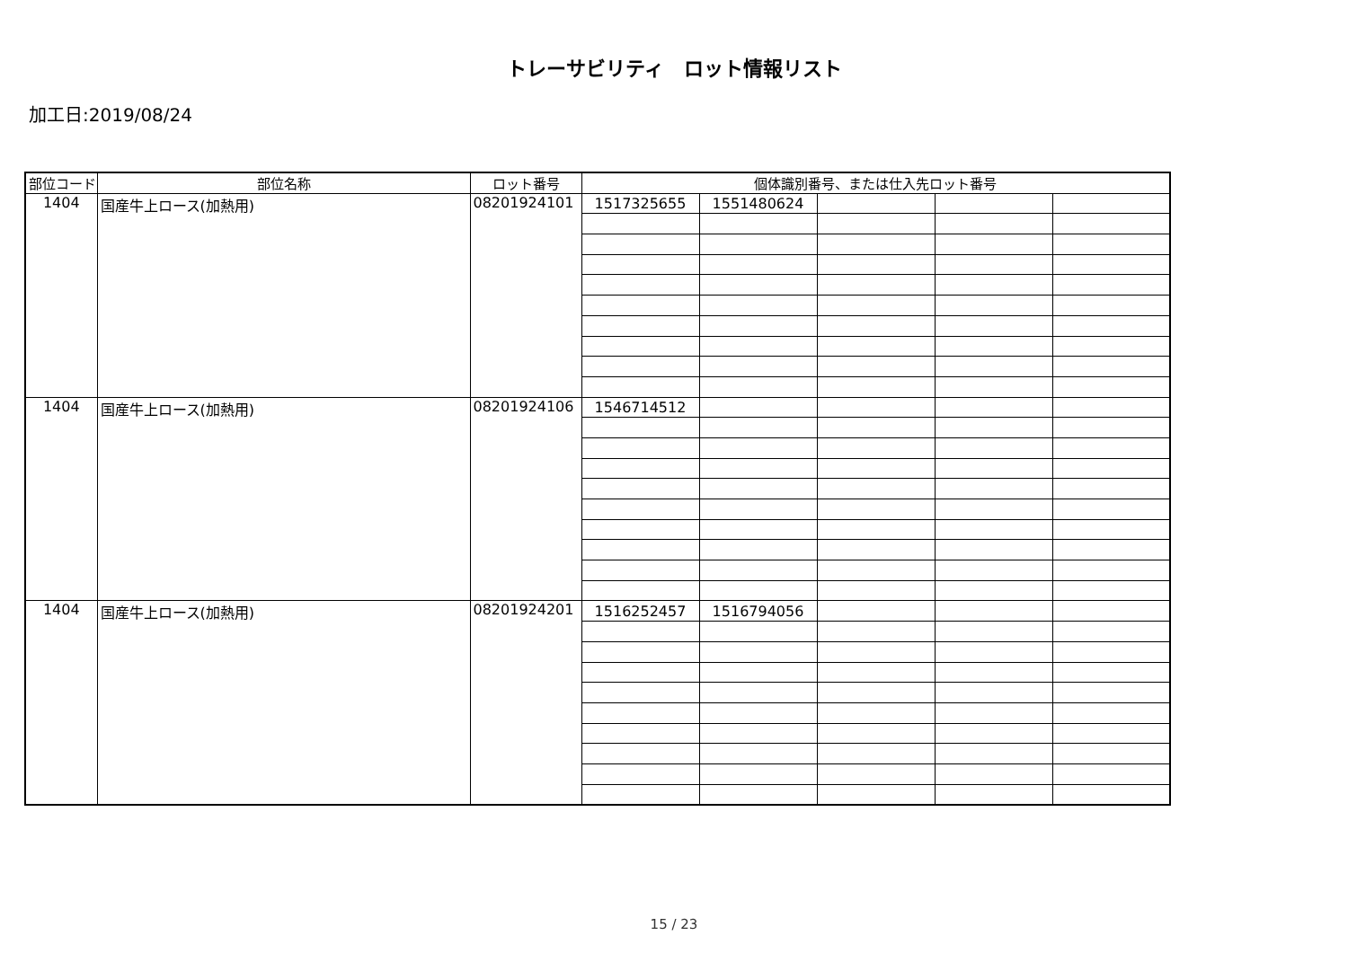トレーサビリティ　ロット情報リスト
加工日:2019/08/24
| 部位コード | 部位名称 | ロット番号 | 個体識別番号、または仕入先ロット番号 | | | | |
| --- | --- | --- | --- | --- | --- | --- | --- |
| 1404 | 国産牛上ロース(加熱用) | 08201924101 | 1517325655 | 1551480624 | | | |
| 1404 | 国産牛上ロース(加熱用) | 08201924106 | 1546714512 | | | | |
| 1404 | 国産牛上ロース(加熱用) | 08201924201 | 1516252457 | 1516794056 | | | |
15 / 23